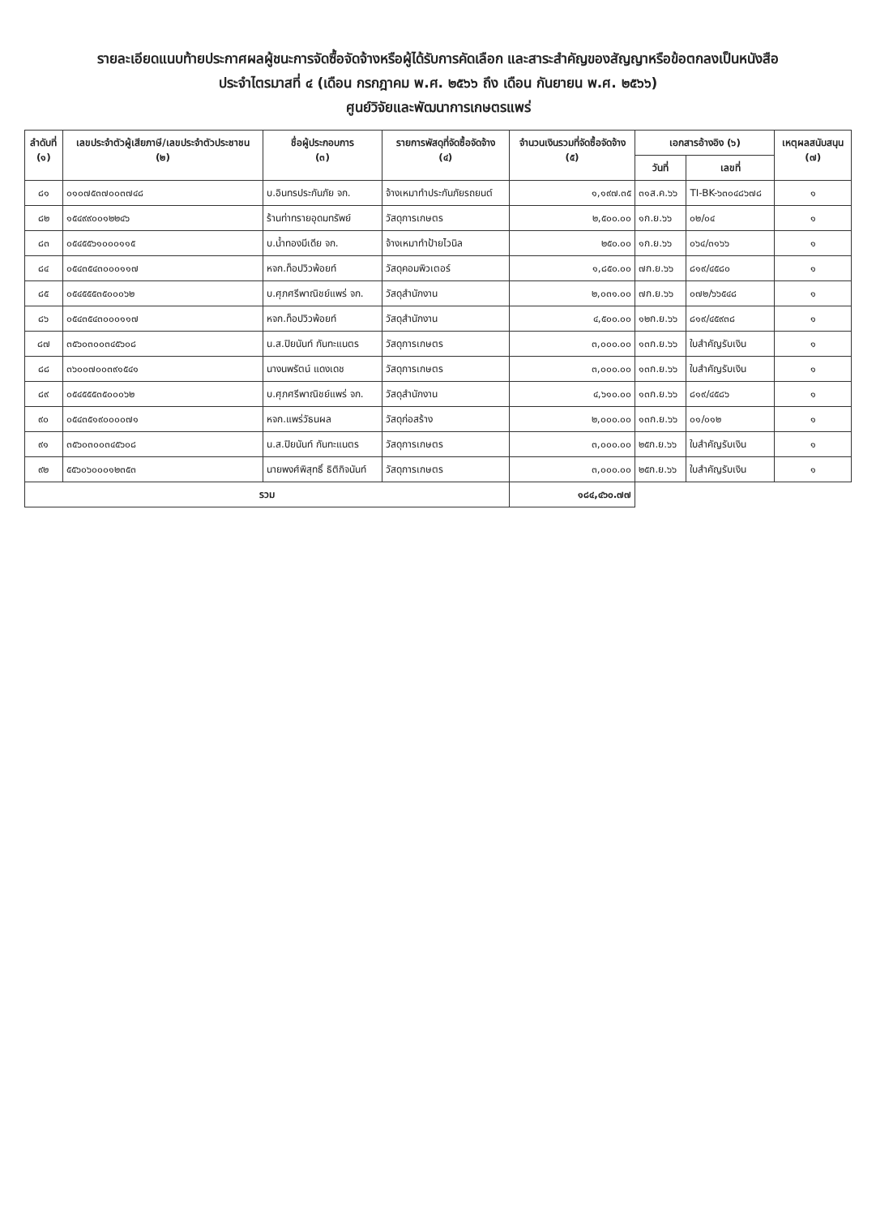รายละเอียดแนบท้ายประกาศผลผู้ชนะการจัดซื้อจัดจ้างหรือผู้ได้รับการคัดเลือก และสาระสำคัญของสัญญาหรือข้อตกลงเป็นหนังสือ
ประจำไตรมาสที่ ๔ (เดือน กรกฎาคม พ.ศ. ๒๕๖๖ ถึง เดือน กันยายน พ.ศ. ๒๕๖๖)
ศูนย์วิจัยและพัฒนาการเกษตรแพร่
| ลำดับที่ (๑) | เลขประจำตัวผู้เสียภาษี/เลขประจำตัวประชาชน (๒) | ชื่อผู้ประกอบการ (๓) | รายการพัสดุที่จัดซื้อจัดจ้าง (๔) | จำนวนเงินรวมที่จัดซื้อจัดจ้าง (๕) | เอกสารอ้างอิง (๖) | | เหตุผลสนับสนุน (๗) |
| --- | --- | --- | --- | --- | --- | --- | --- |
| | | | | | วันที่ | เลขที่ | |
| ๘๑ | ๐๑๐๗๕๓๗๐๐๓๗๔๘ | บ.อินทรประกันภัย จก. | จ้างเหมาทำประกันภัยรถยนต์ | ๑,๑๙๗.๓๕ | ๓๑ส.ค.๖๖ | TI-BK-๖๓๐๔๘๖๗๘ | ๑ |
| ๘๒ | ๑๕๔๙๙๐๐๑๒๒๔๖ | ร้านท่าทรายอุดมทรัพย์ | วัสดุการเกษตร | ๒,๕๐๐.๐๐ | ๑ก.ย.๖๖ | ๐๒/๐๔ | ๑ |
| ๘๓ | ๐๕๔๕๕๖๑๐๐๐๑๑๕ | บ.น้ำทองมีเดีย จก. | จ้างเหมาทำป้ายไวนิล | ๒๕๐.๐๐ | ๑ก.ย.๖๖ | ๐๖๔/๓๑๖๖ | ๑ |
| ๘๔ | ๐๕๔๓๕๔๓๐๐๐๑๑๗ | หจก.ท็อปวิวพ้อยท์ | วัสดุคอมพิวเตอร์ | ๑,๘๕๐.๐๐ | ๗ก.ย.๖๖ | ๘๑๙/๔๕๘๐ | ๑ |
| ๘๕ | ๐๕๔๕๕๕๓๕๐๐๐๖๒ | บ.ศุภศรีพาณิชย์แพร่ จก. | วัสดุสำนักงาน | ๒,๐๓๑.๐๐ | ๗ก.ย.๖๖ | ๐๗๒/๖๖๕๔๘ | ๑ |
| ๘๖ | ๐๕๔๓๕๔๓๐๐๐๑๑๗ | หจก.ท็อปวิวพ้อยท์ | วัสดุสำนักงาน | ๔,๕๐๐.๐๐ | ๑๒ก.ย.๖๖ | ๘๑๙/๔๕๙๓๘ | ๑ |
| ๘๗ | ๓๕๖๐๓๐๐๓๔๕๖๐๘ | น.ส.ปิยนันท์ กันทะแนตร | วัสดุการเกษตร | ๓,๐๐๐.๐๐ | ๑๓ก.ย.๖๖ | ใบสำคัญรับเงิน | ๑ |
| ๘๘ | ๓๖๐๐๗๐๐๓๙๑๕๔๑ | นางนพรัตน์ แดงเดช | วัสดุการเกษตร | ๓,๐๐๐.๐๐ | ๑๓ก.ย.๖๖ | ใบสำคัญรับเงิน | ๑ |
| ๘๙ | ๐๕๔๕๕๕๓๕๐๐๐๖๒ | บ.ศุภศรีพาณิชย์แพร่ จก. | วัสดุสำนักงาน | ๔,๖๑๐.๐๐ | ๑๓ก.ย.๖๖ | ๘๑๙/๔๕๘๖ | ๑ |
| ๙๐ | ๐๕๔๓๕๑๙๐๐๐๐๗๑ | หจก.แพร่วัธนผล | วัสดุก่อสร้าง | ๒,๐๐๐.๐๐ | ๑๓ก.ย.๖๖ | ๐๑/๐๑๒ | ๑ |
| ๙๑ | ๓๕๖๐๓๐๐๓๔๕๖๐๘ | น.ส.ปิยนันท์ กันทะแนตร | วัสดุการเกษตร | ๓,๐๐๐.๐๐ | ๒๕ก.ย.๖๖ | ใบสำคัญรับเงิน | ๑ |
| ๙๒ | ๕๕๖๐๖๐๐๐๑๒๓๕๓ | นายพงศ์พิสุทธิ์ ธิติกิจนันท์ | วัสดุการเกษตร | ๓,๐๐๐.๐๐ | ๒๕ก.ย.๖๖ | ใบสำคัญรับเงิน | ๑ |
| รวม | | | | ๑๘๔,๔๖๐.๗๗ | | | |